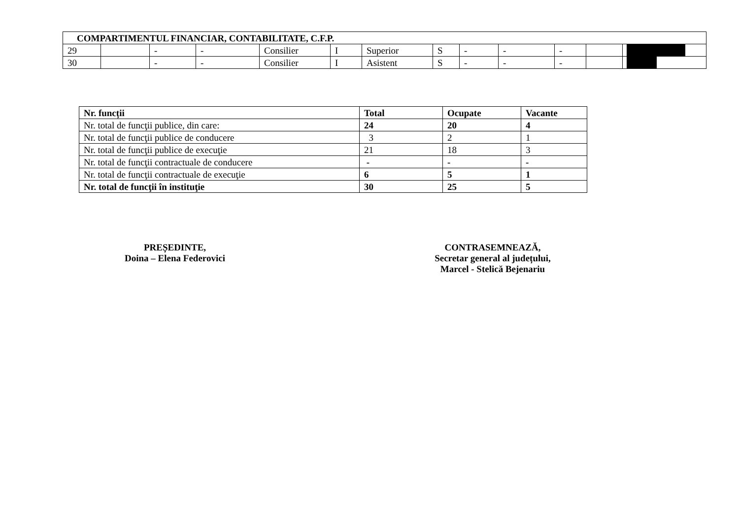| COMPARTIMENTUL FINANCIAR, CONTABILITATE, C.F.P. | | | | | | | | | | | | | |
| 29 | | - | - | Consilier | I | Superior | S | - | - | - | | | |
| 30 | | - | - | Consilier | I | Asistent | S | - | - | - | | | |
| Nr. funcții | Total | Ocupate | Vacante |
| --- | --- | --- | --- |
| Nr. total de funcţii publice, din care: | 24 | 20 | 4 |
| Nr. total de funcţii publice de conducere | 3 | 2 | 1 |
| Nr. total de funcţii publice de execuţie | 21 | 18 | 3 |
| Nr. total de funcţii contractuale de conducere | - | - | - |
| Nr. total de funcţii contractuale de execuţie | 6 | 5 | 1 |
| Nr. total de funcţii în instituţie | 30 | 25 | 5 |
PREȘEDINTE,
Doina – Elena Federovici
CONTRASEMNEAZĂ,
Secretar general al județului,
Marcel - Stelică Bejenariu